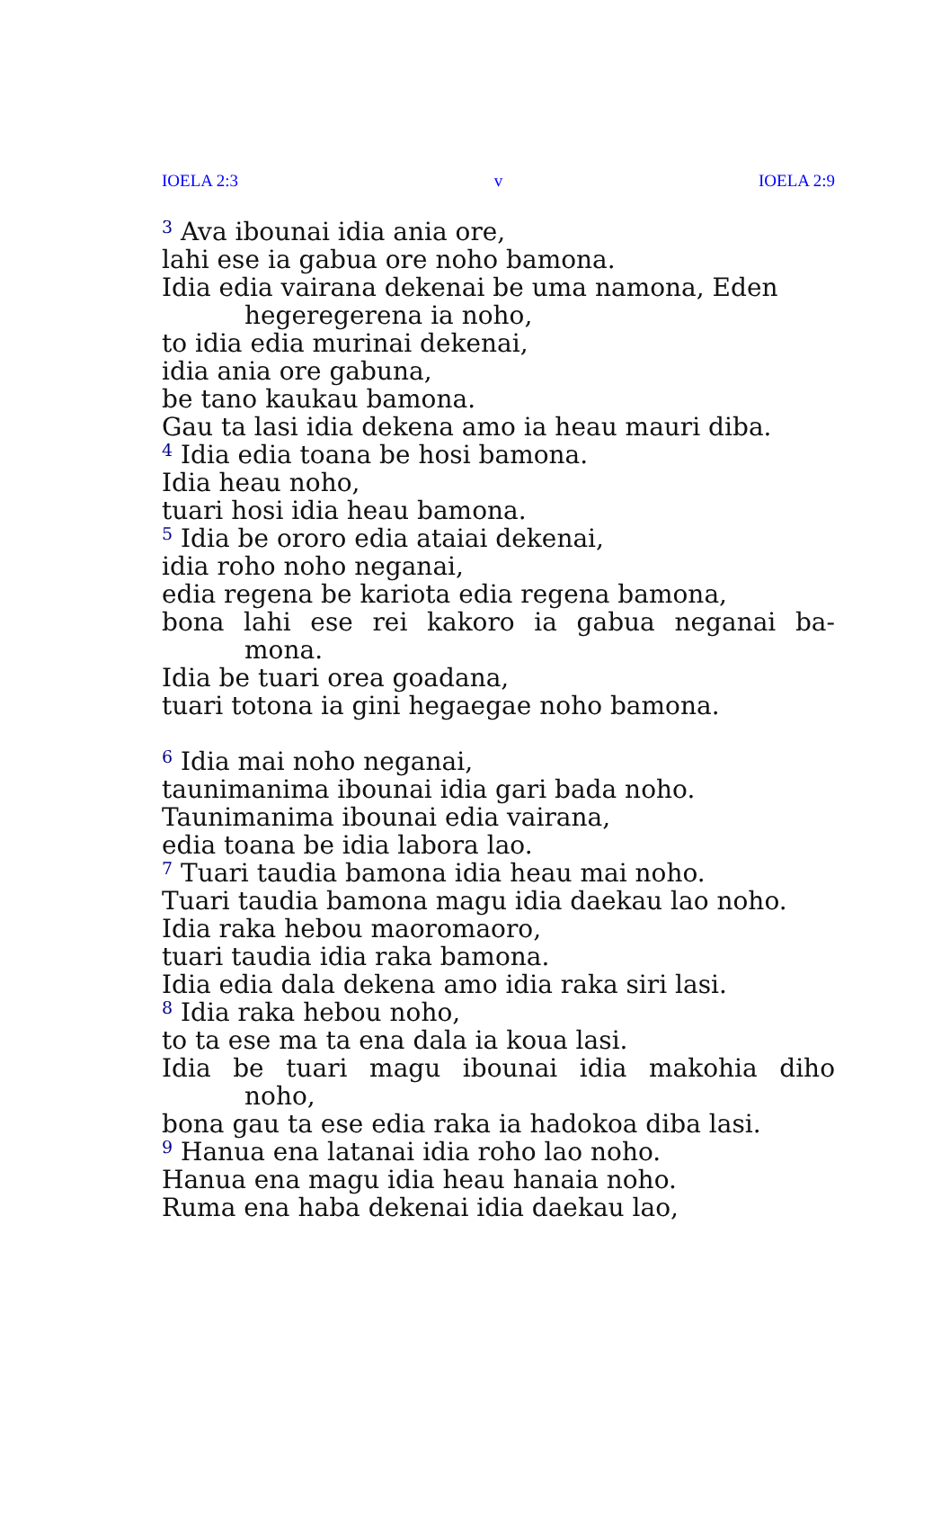IOELA 2:3 v IOELA 2:9
<sup>3</sup> Ava ibounai idia ania ore,
lahi ese ia gabua ore noho bamona.
Idia edia vairana dekenai be uma namona, Eden
hegeregerena ia noho,
to idia edia murinai dekenai,
idia ania ore gabuna,
be tano kaukau bamona.
Gau ta lasi idia dekena amo ia heau mauri diba.
<sup>4</sup> Idia edia toana be hosi bamona.
Idia heau noho,
tuari hosi idia heau bamona.
<sup>5</sup> Idia be ororo edia ataiai dekenai,
idia roho noho neganai,
edia regena be kariota edia regena bamona,
bona lahi ese rei kakoro ia gabua neganai ba-
mona.
Idia be tuari orea goadana,
tuari totona ia gini hegaegae noho bamona.
<sup>6</sup> Idia mai noho neganai,
taunimanima ibounai idia gari bada noho.
Taunimanima ibounai edia vairana,
edia toana be idia labora lao.
<sup>7</sup> Tuari taudia bamona idia heau mai noho.
Tuari taudia bamona magu idia daekau lao noho.
Idia raka hebou maoromaoro,
tuari taudia idia raka bamona.
Idia edia dala dekena amo idia raka siri lasi.
<sup>8</sup> Idia raka hebou noho,
to ta ese ma ta ena dala ia koua lasi.
Idia be tuari magu ibounai idia makohia diho
noho,
bona gau ta ese edia raka ia hadokoa diba lasi.
<sup>9</sup> Hanua ena latanai idia roho lao noho.
Hanua ena magu idia heau hanaia noho.
Ruma ena haba dekenai idia daekau lao,